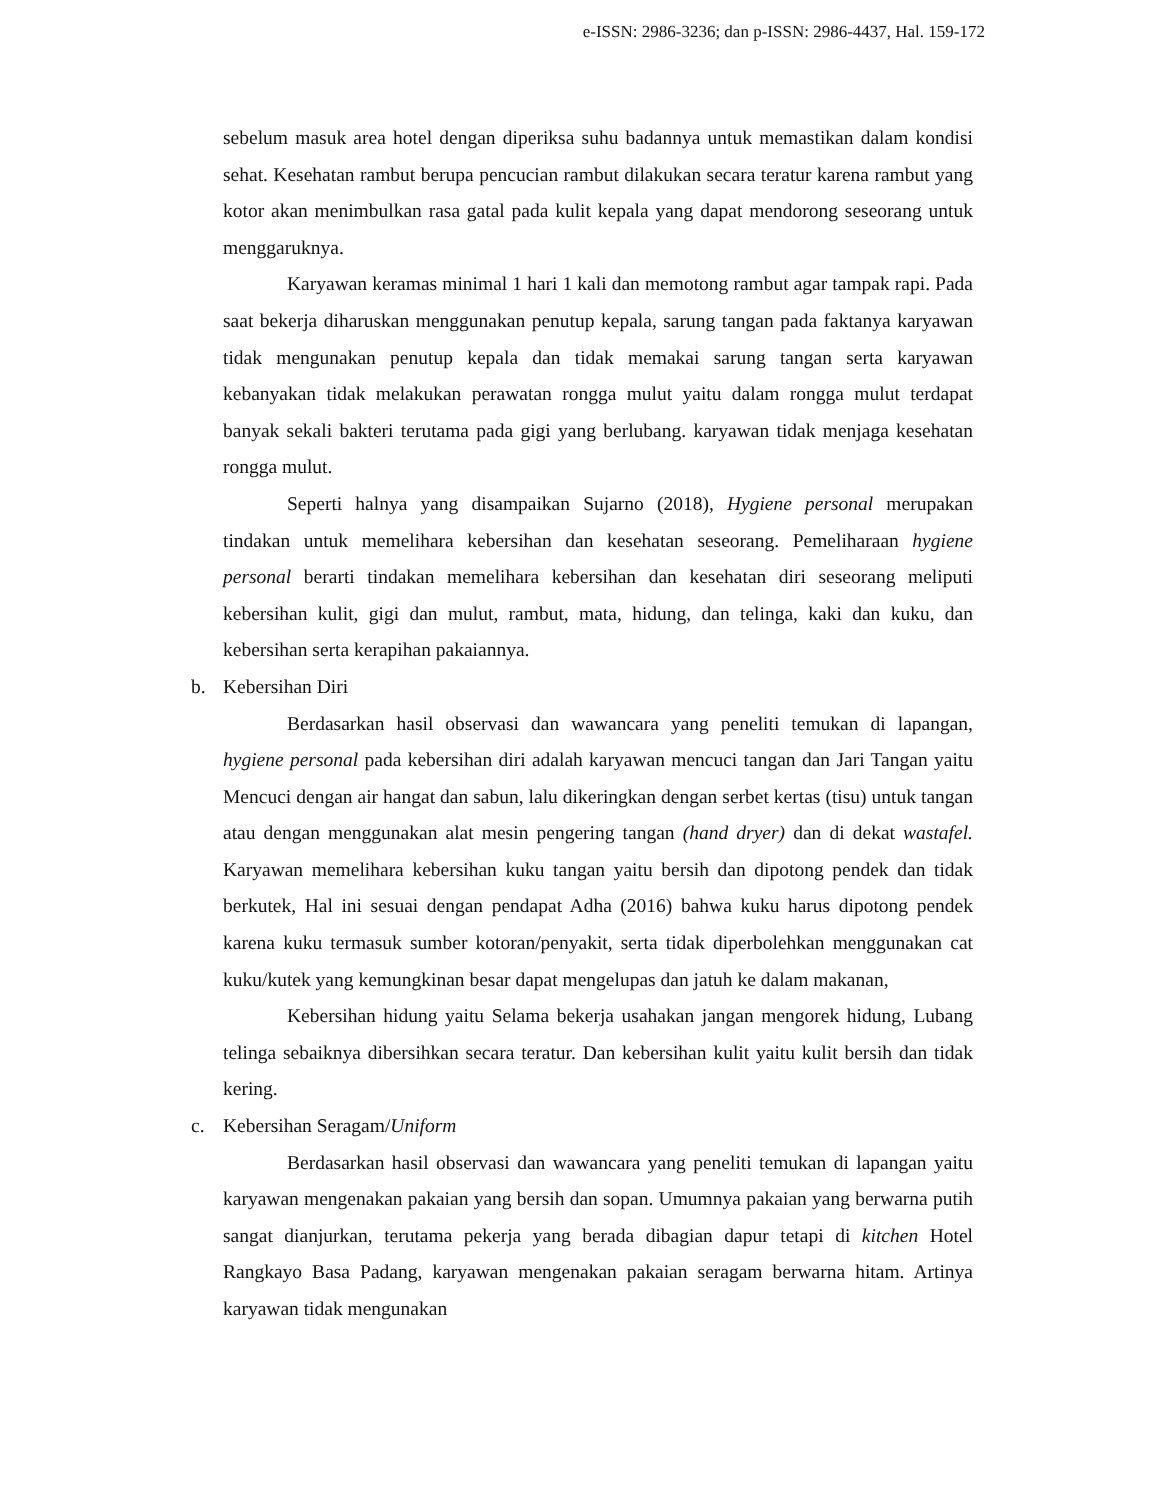e-ISSN: 2986-3236; dan p-ISSN: 2986-4437, Hal. 159-172
sebelum masuk area hotel dengan diperiksa suhu badannya untuk memastikan dalam kondisi sehat. Kesehatan rambut berupa pencucian rambut dilakukan secara teratur karena rambut yang kotor akan menimbulkan rasa gatal pada kulit kepala yang dapat mendorong seseorang untuk menggaruknya.
Karyawan keramas minimal 1 hari 1 kali dan memotong rambut agar tampak rapi. Pada saat bekerja diharuskan menggunakan penutup kepala, sarung tangan pada faktanya karyawan tidak mengunakan penutup kepala dan tidak memakai sarung tangan serta karyawan kebanyakan tidak melakukan perawatan rongga mulut yaitu dalam rongga mulut terdapat banyak sekali bakteri terutama pada gigi yang berlubang. karyawan tidak menjaga kesehatan rongga mulut.
Seperti halnya yang disampaikan Sujarno (2018), Hygiene personal merupakan tindakan untuk memelihara kebersihan dan kesehatan seseorang. Pemeliharaan hygiene personal berarti tindakan memelihara kebersihan dan kesehatan diri seseorang meliputi kebersihan kulit, gigi dan mulut, rambut, mata, hidung, dan telinga, kaki dan kuku, dan kebersihan serta kerapihan pakaiannya.
b. Kebersihan Diri
Berdasarkan hasil observasi dan wawancara yang peneliti temukan di lapangan, hygiene personal pada kebersihan diri adalah karyawan mencuci tangan dan Jari Tangan yaitu Mencuci dengan air hangat dan sabun, lalu dikeringkan dengan serbet kertas (tisu) untuk tangan atau dengan menggunakan alat mesin pengering tangan (hand dryer) dan di dekat wastafel. Karyawan memelihara kebersihan kuku tangan yaitu bersih dan dipotong pendek dan tidak berkutek, Hal ini sesuai dengan pendapat Adha (2016) bahwa kuku harus dipotong pendek karena kuku termasuk sumber kotoran/penyakit, serta tidak diperbolehkan menggunakan cat kuku/kutek yang kemungkinan besar dapat mengelupas dan jatuh ke dalam makanan,
Kebersihan hidung yaitu Selama bekerja usahakan jangan mengorek hidung, Lubang telinga sebaiknya dibersihkan secara teratur. Dan kebersihan kulit yaitu kulit bersih dan tidak kering.
c. Kebersihan Seragam/Uniform
Berdasarkan hasil observasi dan wawancara yang peneliti temukan di lapangan yaitu karyawan mengenakan pakaian yang bersih dan sopan. Umumnya pakaian yang berwarna putih sangat dianjurkan, terutama pekerja yang berada dibagian dapur tetapi di kitchen Hotel Rangkayo Basa Padang, karyawan mengenakan pakaian seragam berwarna hitam. Artinya karyawan tidak mengunakan